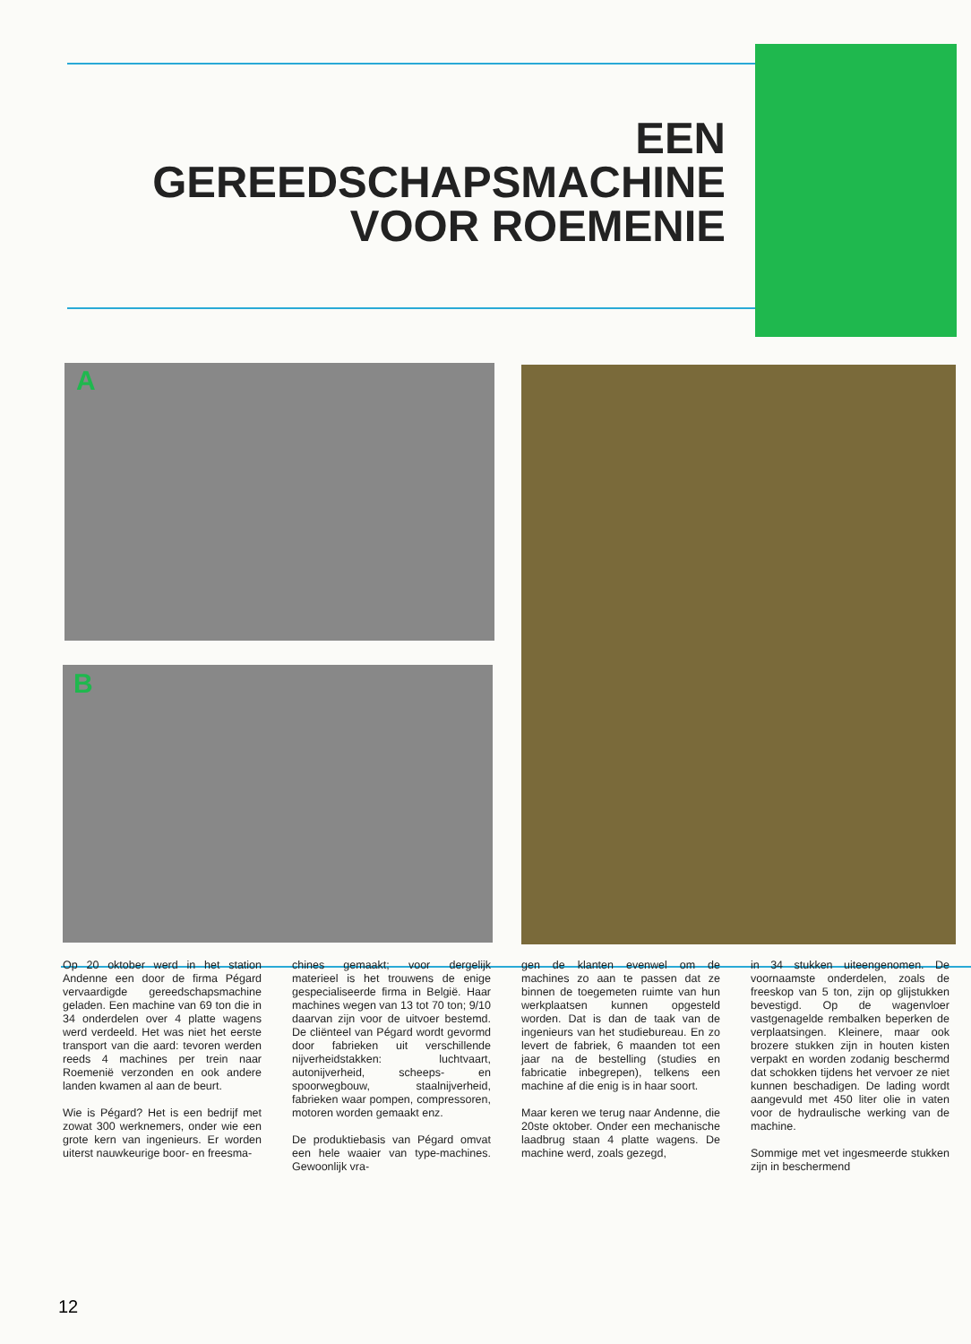EEN
GEREEDSCHAPSMACHINE
VOOR ROEMENIE
A
B
Op 20 oktober werd in het station Andenne een door de firma Pégard vervaardigde gereedschapsmachine geladen. Een machine van 69 ton die in 34 onderdelen over 4 platte wagens werd verdeeld. Het was niet het eerste transport van die aard: tevoren werden reeds 4 machines per trein naar Roemenië verzonden en ook andere landen kwamen al aan de beurt.
Wie is Pégard? Het is een bedrijf met zowat 300 werknemers, onder wie een grote kern van ingenieurs. Er worden uiterst nauwkeurige boor- en freesma-
chines gemaakt; voor dergelijk materieel is het trouwens de enige gespecialiseerde firma in België. Haar machines wegen van 13 tot 70 ton; 9/10 daarvan zijn voor de uitvoer bestemd. De cliënteel van Pégard wordt gevormd door fabrieken uit verschillende nijverheidstakken: luchtvaart, autonijverheid, scheeps- en spoorwegbouw, staalnijverheid, fabrieken waar pompen, compressoren, motoren worden gemaakt enz.
De produktiebasis van Pégard omvat een hele waaier van type-machines. Gewoonlijk vra-
gen de klanten evenwel om de machines zo aan te passen dat ze binnen de toegemeten ruimte van hun werkplaatsen kunnen opgesteld worden. Dat is dan de taak van de ingenieurs van het studiebureau. En zo levert de fabriek, 6 maanden tot een jaar na de bestelling (studies en fabricatie inbegrepen), telkens een machine af die enig is in haar soort.
Maar keren we terug naar Andenne, die 20ste oktober. Onder een mechanische laadbrug staan 4 platte wagens. De machine werd, zoals gezegd,
in 34 stukken uiteengenomen. De voornaamste onderdelen, zoals de freeskop van 5 ton, zijn op glijstukken bevestigd. Op de wagenvloer vastgenagelde rembalken beperken de verplaatsingen. Kleinere, maar ook brozere stukken zijn in houten kisten verpakt en worden zodanig beschermd dat schokken tijdens het vervoer ze niet kunnen beschadigen. De lading wordt aangevuld met 450 liter olie in vaten voor de hydraulische werking van de machine.
Sommige met vet ingesmeerde stukken zijn in beschermend
12